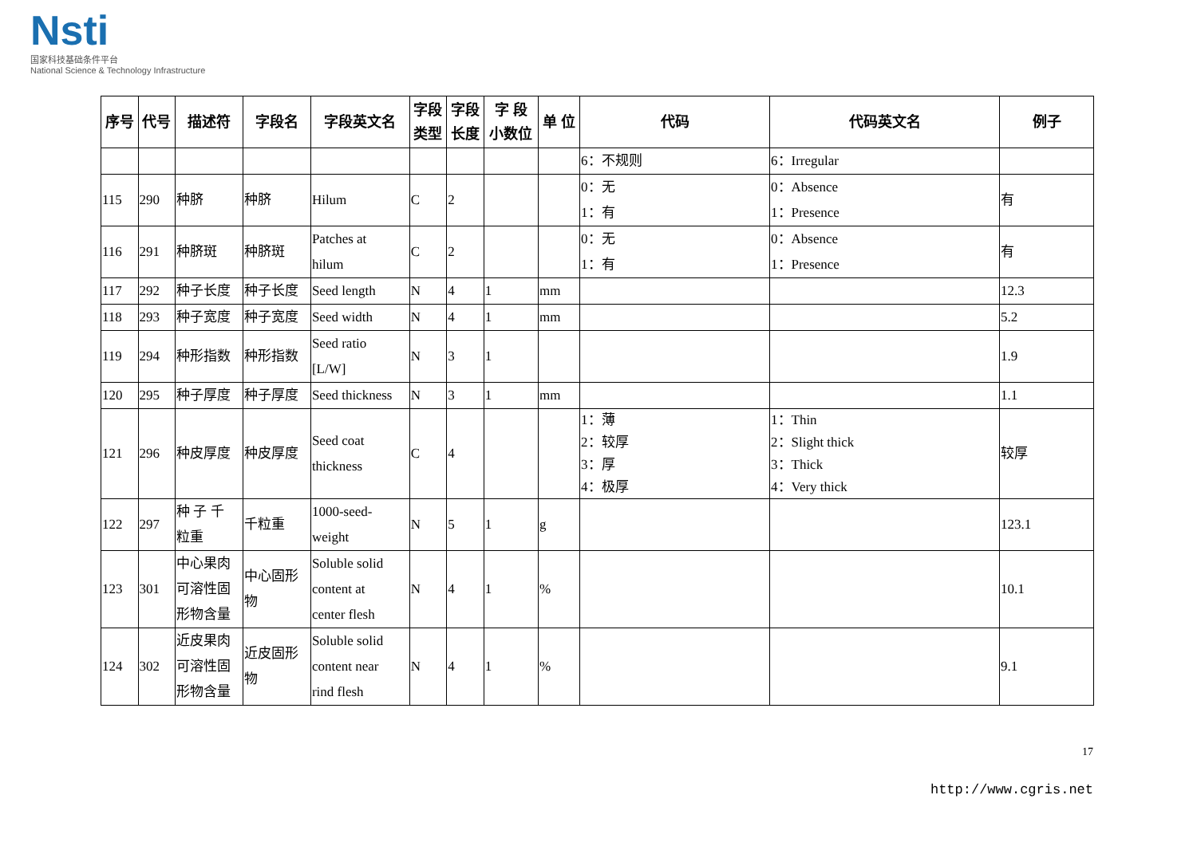Nsti
国家科技基础条件平台
National Science & Technology Infrastructure
| 序号 | 代号 | 描述符 | 字段名 | 字段英文名 | 字段 类型 | 字段 长度 | 字 段 小数位 | 单 位 | 代码 | 代码英文名 | 例子 |
| --- | --- | --- | --- | --- | --- | --- | --- | --- | --- | --- | --- |
| | | | | | | | | | 6：不规则 | 6：Irregular | |
| 115 | 290 | 种脐 | 种脐 | Hilum | C | 2 | | | 0：无 1：有 | 0：Absence 1：Presence | 有 |
| 116 | 291 | 种脐斑 | 种脐斑 | Patches at hilum | C | 2 | | | 0：无 1：有 | 0：Absence 1：Presence | 有 |
| 117 | 292 | 种子长度 | 种子长度 | Seed length | N | 4 | 1 | mm | | | 12.3 |
| 118 | 293 | 种子宽度 | 种子宽度 | Seed width | N | 4 | 1 | mm | | | 5.2 |
| 119 | 294 | 种形指数 | 种形指数 | Seed ratio [L/W] | N | 3 | 1 | | | | 1.9 |
| 120 | 295 | 种子厚度 | 种子厚度 | Seed thickness | N | 3 | 1 | mm | | | 1.1 |
| 121 | 296 | 种皮厚度 | 种皮厚度 | Seed coat thickness | C | 4 | | | 1：薄 2：较厚 3：厚 4：极厚 | 1：Thin 2：Slight thick 3：Thick 4：Very thick | 较厚 |
| 122 | 297 | 种 子 千 粒重 | 千粒重 | 1000-seed- weight | N | 5 | 1 | g | | | 123.1 |
| 123 | 301 | 中心果肉 可溶性固 形物含量 | 中心固形 物 | Soluble solid content at center flesh | N | 4 | 1 | % | | | 10.1 |
| 124 | 302 | 近皮果肉 可溶性固 形物含量 | 近皮固形 物 | Soluble solid content near rind flesh | N | 4 | 1 | % | | | 9.1 |
17
http://www.cgris.net